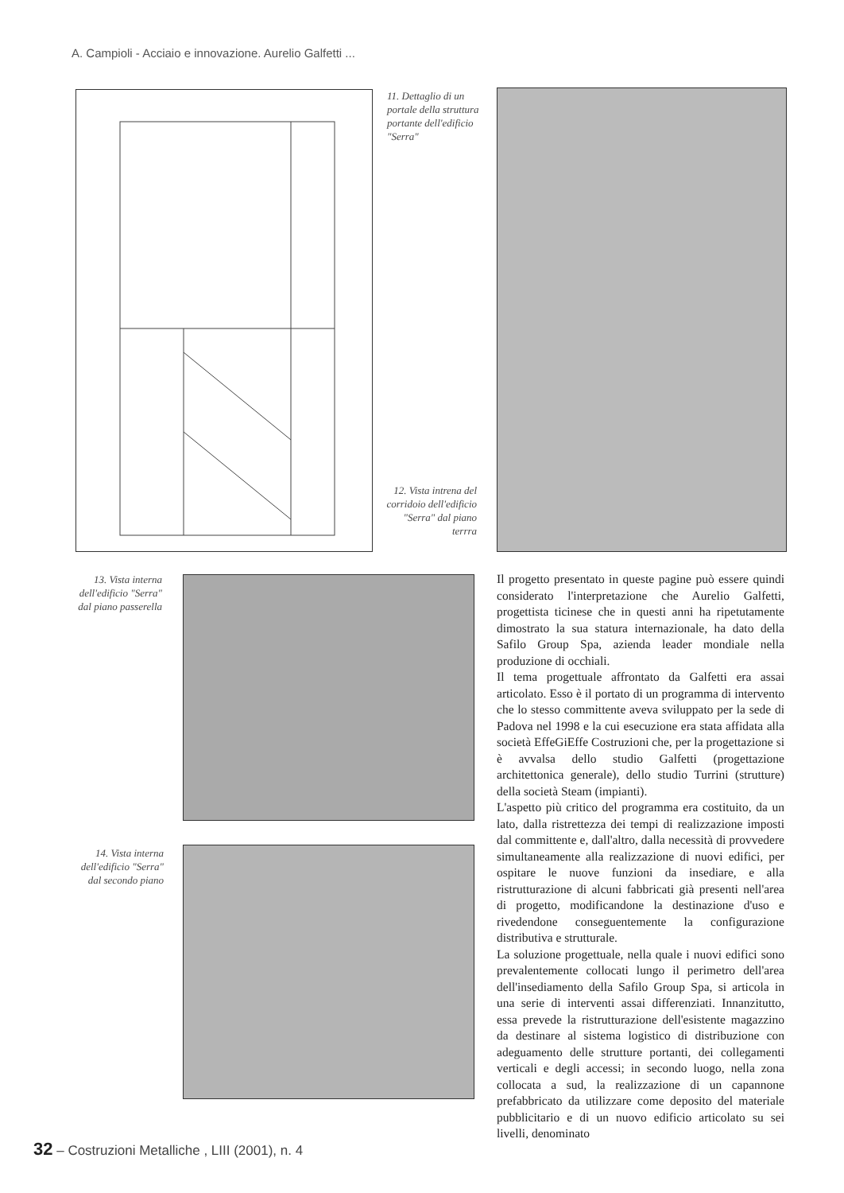A. Campioli - Acciaio e innovazione. Aurelio Galfetti ...
11. Dettaglio di un portale della struttura portante dell'edificio "Serra"
12. Vista intrena del corridoio dell'edificio "Serra" dal piano terrra
13. Vista interna dell'edificio "Serra" dal piano passerella
14. Vista interna dell'edificio "Serra" dal secondo piano
Il progetto presentato in queste pagine può essere quindi considerato l'interpretazione che Aurelio Galfetti, progettista ticinese che in questi anni ha ripetutamente dimostrato la sua statura internazionale, ha dato della Safilo Group Spa, azienda leader mondiale nella produzione di occhiali.
Il tema progettuale affrontato da Galfetti era assai articolato. Esso è il portato di un programma di intervento che lo stesso committente aveva sviluppato per la sede di Padova nel 1998 e la cui esecuzione era stata affidata alla società EffeGiEffe Costruzioni che, per la progettazione si è avvalsa dello studio Galfetti (progettazione architettonica generale), dello studio Turrini (strutture) della società Steam (impianti).
L'aspetto più critico del programma era costituito, da un lato, dalla ristrettezza dei tempi di realizzazione imposti dal committente e, dall'altro, dalla necessità di provvedere simultaneamente alla realizzazione di nuovi edifici, per ospitare le nuove funzioni da insediare, e alla ristrutturazione di alcuni fabbricati già presenti nell'area di progetto, modificandone la destinazione d'uso e rivedendone conseguentemente la configurazione distributiva e strutturale.
La soluzione progettuale, nella quale i nuovi edifici sono prevalentemente collocati lungo il perimetro dell'area dell'insediamento della Safilo Group Spa, si articola in una serie di interventi assai differenziati. Innanzitutto, essa prevede la ristrutturazione dell'esistente magazzino da destinare al sistema logistico di distribuzione con adeguamento delle strutture portanti, dei collegamenti verticali e degli accessi; in secondo luogo, nella zona collocata a sud, la realizzazione di un capannone prefabbricato da utilizzare come deposito del materiale pubblicitario e di un nuovo edificio articolato su sei livelli, denominato
32 – Costruzioni Metalliche , LIII (2001), n. 4